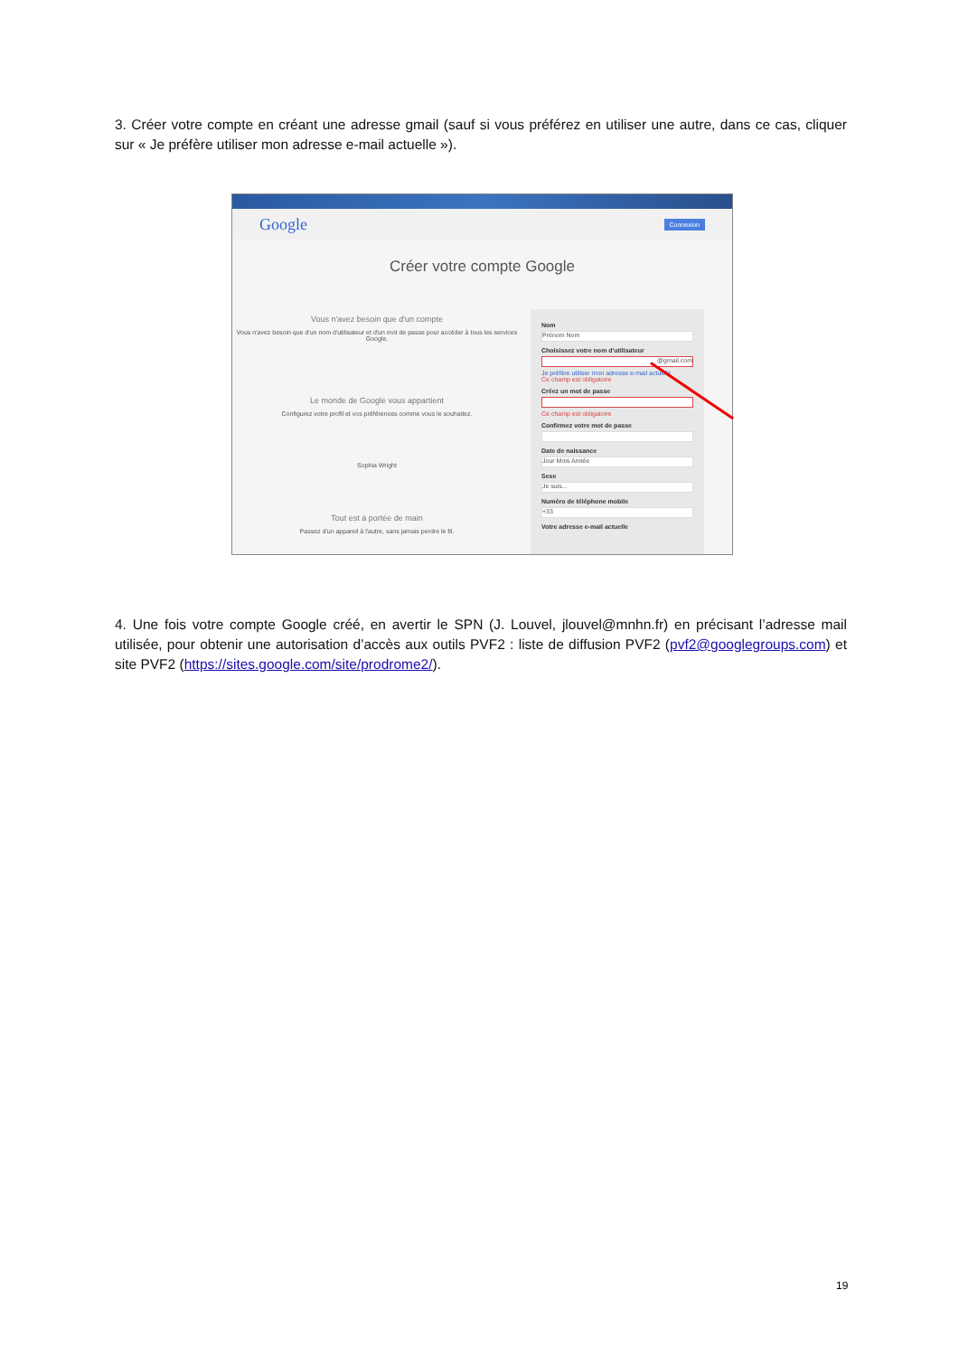3. Créer votre compte en créant une adresse gmail (sauf si vous préférez en utiliser une autre, dans ce cas, cliquer sur « Je préfère utiliser mon adresse e-mail actuelle »).
Google Connexion
Créer votre compte Google
Vous n'avez besoin que d'un compte
Vous n'avez besoin que d'un nom d'utilisateur et d'un mot de passe pour accéder à tous les services Google.
Le monde de Google vous appartient
Configurez votre profil et vos préférences comme vous le souhaitez.
Sophia Wright
Tout est à portée de main
Passez d'un appareil à l'autre, sans jamais perdre le fil.
Nom
Prénom Nom
Choisissez votre nom d'utilisateur
@gmail.com
Je préfère utiliser mon adresse e-mail actuelle
Ce champ est obligatoire
Créez un mot de passe
Ce champ est obligatoire
Confirmez votre mot de passe
Date de naissance
Jour Mois Année
Sexe
Je suis...
Numéro de téléphone mobile
+33
Votre adresse e-mail actuelle
4. Une fois votre compte Google créé, en avertir le SPN (J. Louvel, jlouvel@mnhn.fr) en précisant l’adresse mail utilisée, pour obtenir une autorisation d’accès aux outils PVF2 : liste de diffusion PVF2 (pvf2@googlegroups.com) et site PVF2 (https://sites.google.com/site/prodrome2/).
19